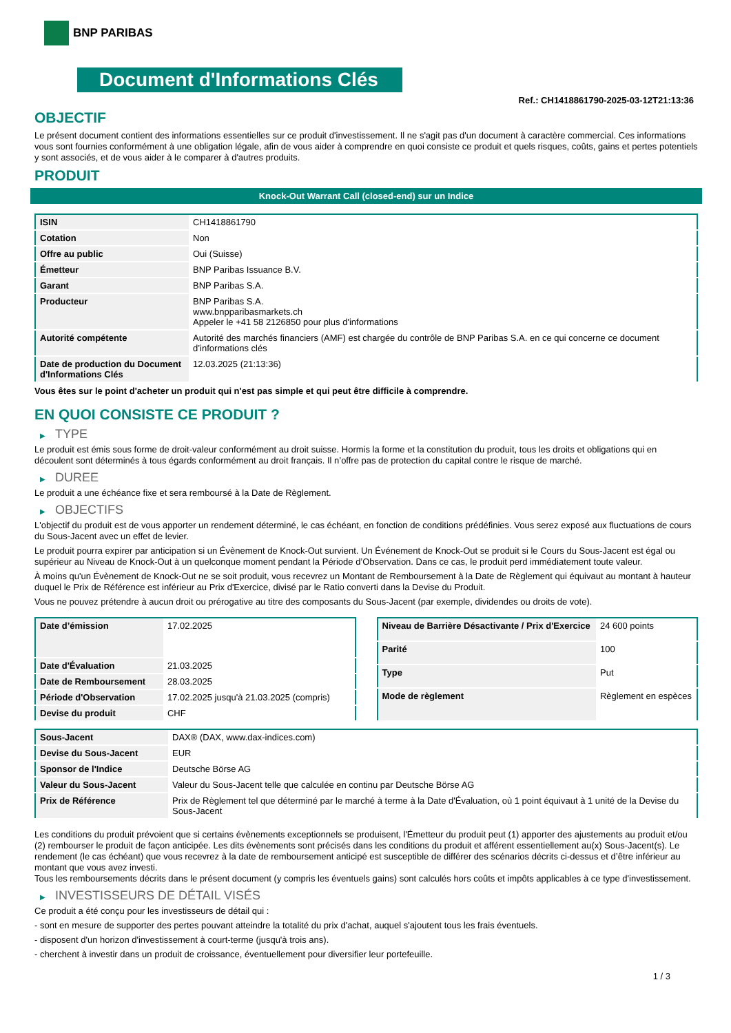BNP PARIBAS
Document d'Informations Clés
Ref.: CH1418861790-2025-03-12T21:13:36
OBJECTIF
Le présent document contient des informations essentielles sur ce produit d'investissement. Il ne s'agit pas d'un document à caractère commercial. Ces informations vous sont fournies conformément à une obligation légale, afin de vous aider à comprendre en quoi consiste ce produit et quels risques, coûts, gains et pertes potentiels y sont associés, et de vous aider à le comparer à d'autres produits.
PRODUIT
Knock-Out Warrant Call (closed-end) sur un Indice
| ISIN | CH1418861790 |
| Cotation | Non |
| Offre au public | Oui (Suisse) |
| Émetteur | BNP Paribas Issuance B.V. |
| Garant | BNP Paribas S.A. |
| Producteur | BNP Paribas S.A. www.bnpparibasmarkets.ch Appeler le +41 58 2126850 pour plus d'informations |
| Autorité compétente | Autorité des marchés financiers (AMF) est chargée du contrôle de BNP Paribas S.A. en ce qui concerne ce document d’informations clés |
| Date de production du Document d'Informations Clés | 12.03.2025 (21:13:36) |
Vous êtes sur le point d'acheter un produit qui n'est pas simple et qui peut être difficile à comprendre.
EN QUOI CONSISTE CE PRODUIT ?
▶ TYPE
Le produit est émis sous forme de droit-valeur conformément au droit suisse. Hormis la forme et la constitution du produit, tous les droits et obligations qui en découlent sont déterminés à tous égards conformément au droit français. Il n’offre pas de protection du capital contre le risque de marché.
▶ DUREE
Le produit a une échéance fixe et sera remboursé à la Date de Règlement.
▶ OBJECTIFS
L'objectif du produit est de vous apporter un rendement déterminé, le cas échéant, en fonction de conditions prédéfinies. Vous serez exposé aux fluctuations de cours du Sous-Jacent avec un effet de levier.
Le produit pourra expirer par anticipation si un Évènement de Knock-Out survient. Un Événement de Knock-Out se produit si le Cours du Sous-Jacent est égal ou supérieur au Niveau de Knock-Out à un quelconque moment pendant la Période d’Observation. Dans ce cas, le produit perd immédiatement toute valeur.
À moins qu'un Évènement de Knock-Out ne se soit produit, vous recevrez un Montant de Remboursement à la Date de Règlement qui équivaut au montant à hauteur duquel le Prix de Référence est inférieur au Prix d'Exercice, divisé par le Ratio converti dans la Devise du Produit.
Vous ne pouvez prétendre à aucun droit ou prérogative au titre des composants du Sous-Jacent (par exemple, dividendes ou droits de vote).
| Date d’émission | 17.02.2025 |
| Date d'Évaluation | 21.03.2025 |
| Date de Remboursement | 28.03.2025 |
| Période d'Observation | 17.02.2025 jusqu'à 21.03.2025 (compris) |
| Devise du produit | CHF |
| Niveau de Barrière Désactivante / Prix d'Exercice | 24 600 points |
| Parité | 100 |
| Type | Put |
| Mode de règlement | Règlement en espèces |
| Sous-Jacent | DAX® (DAX, www.dax-indices.com) |
| Devise du Sous-Jacent | EUR |
| Sponsor de l'Indice | Deutsche Börse AG |
| Valeur du Sous-Jacent | Valeur du Sous-Jacent telle que calculée en continu par Deutsche Börse AG |
| Prix de Référence | Prix de Règlement tel que déterminé par le marché à terme à la Date d'Évaluation, où 1 point équivaut à 1 unité de la Devise du Sous-Jacent |
Les conditions du produit prévoient que si certains évènements exceptionnels se produisent, l'Émetteur du produit peut (1) apporter des ajustements au produit et/ou (2) rembourser le produit de façon anticipée. Les dits évènements sont précisés dans les conditions du produit et afférent essentiellement au(x) Sous-Jacent(s). Le rendement (le cas échéant) que vous recevrez à la date de remboursement anticipé est susceptible de différer des scénarios décrits ci-dessus et d’être inférieur au montant que vous avez investi.
Tous les remboursements décrits dans le présent document (y compris les éventuels gains) sont calculés hors coûts et impôts applicables à ce type d'investissement.
▶ INVESTISSEURS DE DÉTAIL VISÉS
Ce produit a été conçu pour les investisseurs de détail qui :
- sont en mesure de supporter des pertes pouvant atteindre la totalité du prix d'achat, auquel s'ajoutent tous les frais éventuels.
- disposent d'un horizon d'investissement à court-terme (jusqu'à trois ans).
- cherchent à investir dans un produit de croissance, éventuellement pour diversifier leur portefeuille.
1 / 3